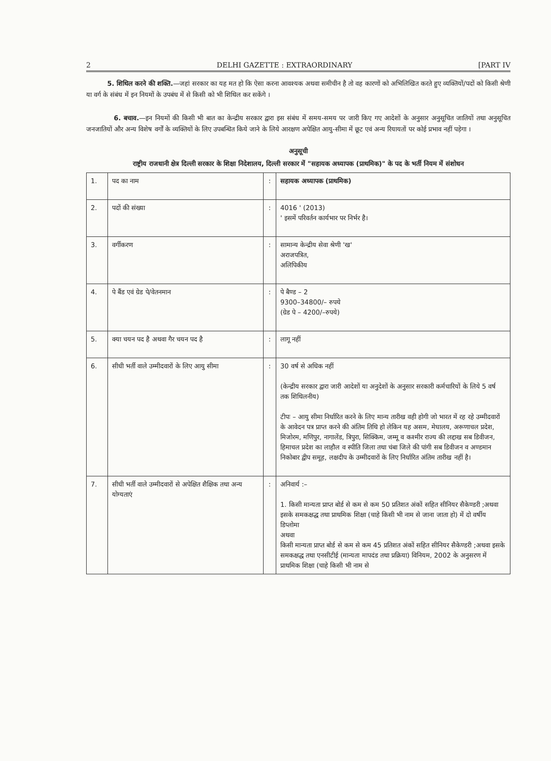2 DELHI GAZETTE : EXTRAORDINARY [PART IV
5. शिथिल करने की शक्ति.—जहां सरकार का यह मत हो कि ऐसा करना आवश्यक अथवा समीचीन है तो वह कारणों को अभिलिखित करते हुए व्यक्तियों/पदों को किसी श्रेणी या वर्ग के संबंध में इन नियमों के उपबंध में से किसी को भी शिथिल कर सकेंगे ।
6. बचाव.—इन नियमों की किसी भी बात का केन्द्रीय सरकार द्वारा इस संबंध में समय-समय पर जारी किए गए आदेशों के अनुसार अनुसूचित जातियों तथा अनुसूचित जनजातियों और अन्य विशेष वर्गों के व्यक्तियों के लिए उपबन्धित किये जाने के लिये आरक्षण अपेक्षित आयु-सीमा में छूट एवं अन्य रियायतों पर कोई प्रभाव नहीं पड़ेगा ।
अनुसूची
राष्ट्रीय राजधानी क्षेत्र दिल्ली सरकार के शिक्षा निदेशालय, दिल्ली सरकार में "सहायक अध्यापक (प्राथमिक)" के पद के भर्ती नियम में संशोधन
| 1. | पद का नाम | : | सहायक अध्यापक (प्राथमिक) |
| 2. | पदों की संख्या | : | 4016 ' (2013) ' इसमें परिवर्तन कार्यभार पर निर्भर है। |
| 3. | वर्गीकरण | : | सामान्य केन्द्रीय सेवा श्रेणी 'ख' अराजपत्रित, अलिपिकीय |
| 4. | पे बैंड एवं ग्रेड पे/वेतनमान | : | पे बैण्ड – 2 9300–34800/– रुपये (ग्रेड पे – 4200/–रुपये) |
| 5. | क्या चयन पद है अथवा गैर चयन पद है | : | लागू नहीं |
| 6. | सीधी भर्ती वाले उम्मीदवारों के लिए आयु सीमा | : | 30 वर्ष से अधिक नहीं (केन्द्रीय सरकार द्वारा जारी आदेशों या अनुदेशों के अनुसार सरकारी कर्मचारियों के लिये 5 वर्ष तक शिथिलनीय) टीपः – आयु सीमा निर्धारित करने के लिए मान्य तारीख वही होगी जो भारत में रह रहे उम्मीदवारों के आवेदन पत्र प्राप्त करने की अंतिम तिथि हो लेकिन यह असम, मेघालय, अरूणाचल प्रदेश, मिजोरम, मणिपुर, नागालेंड, त्रिपुरा, सिक्किम, जम्मू व कश्मीर राज्य की लद्दाख सब डिवीजन, हिमाचल प्रदेश का लाहौल व स्पीति जिला तथा चंबा जिले की पांगी सब डिवीजन व अण्डमान निकोबार द्वीप समूह, लक्षदीप के उम्मीदवारों के लिए निर्धारित अंतिम तारीख नहीं है। |
| 7. | सीधी भर्ती वाले उम्मीदवारों से अपेक्षित शैक्षिक तथा अन्य योग्यताएं | : | अनिवार्य :– 1. किसी मान्यता प्राप्त बोर्ड से कम से कम 50 प्रतिशत अंकों सहित सीनियर सैकेण्डरी ;अथवा इसके समकक्षद्ध तथा प्राथमिक शिक्षा (चाहे किसी भी नाम से जाना जाता हो) में दो वर्षीय डिप्लोमा अथवा किसी मान्यता प्राप्त बोर्ड से कम से कम 45 प्रतिशत अंकों सहित सीनियर सैकेण्डरी ;अथवा इसके समकक्षद्ध तथा एनसीटीई (मान्यता मापदंड तथा प्रक्रिया) विनियम, 2002 के अनुसरण में प्राथमिक शिक्षा (चाहे किसी भी नाम से |